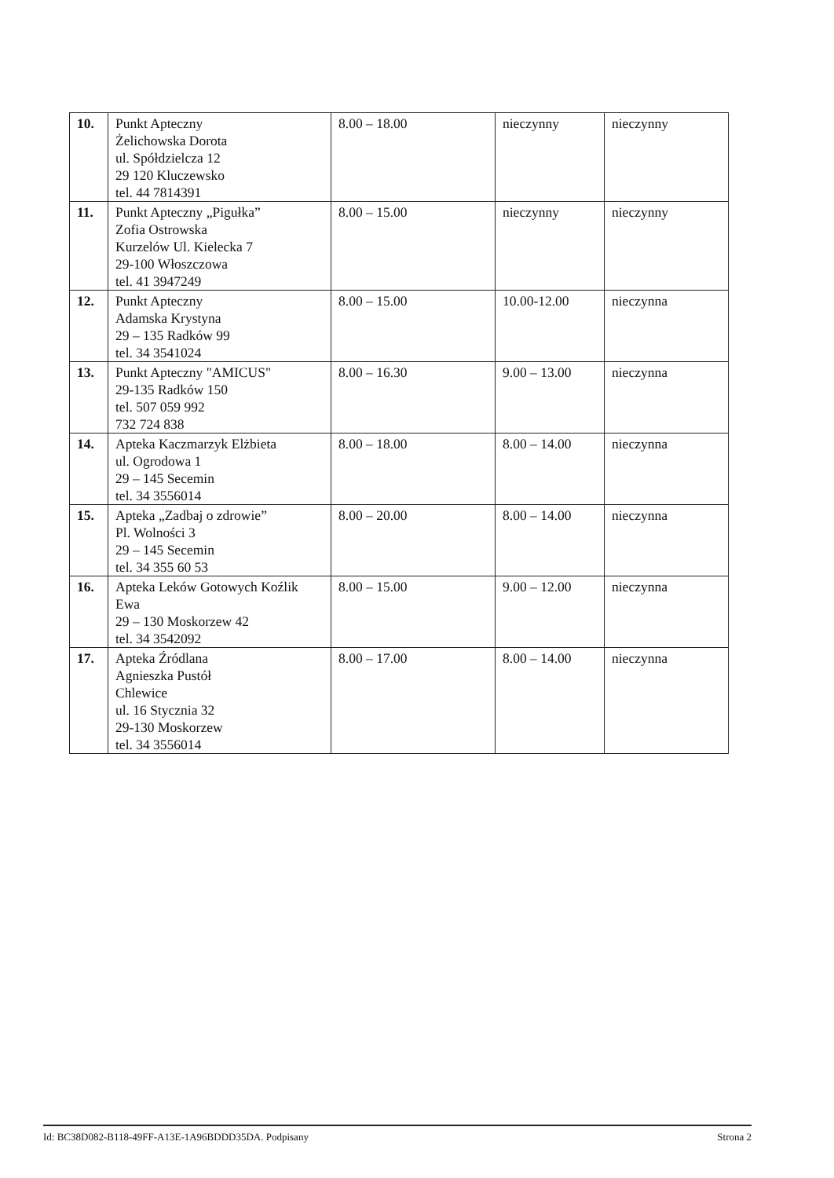| 10. | Punkt Apteczny Żelichowska Dorota ul. Spółdzielcza 12 29 120 Kluczewsko tel. 44 7814391 | 8.00 – 18.00 | nieczynny | nieczynny |
| 11. | Punkt Apteczny „Pigułka” Zofia Ostrowska Kurzelów Ul. Kielecka 7 29-100 Włoszczowa tel. 41 3947249 | 8.00 – 15.00 | nieczynny | nieczynny |
| 12. | Punkt Apteczny Adamska Krystyna 29 – 135 Radków 99 tel. 34 3541024 | 8.00 – 15.00 | 10.00-12.00 | nieczynna |
| 13. | Punkt Apteczny "AMICUS" 29-135 Radków 150 tel. 507 059 992 732 724 838 | 8.00 – 16.30 | 9.00 – 13.00 | nieczynna |
| 14. | Apteka Kaczmarzyk Elżbieta ul. Ogrodowa 1 29 – 145 Secemin tel. 34 3556014 | 8.00 – 18.00 | 8.00 – 14.00 | nieczynna |
| 15. | Apteka „Zadbaj o zdrowie” Pl. Wolności 3 29 – 145 Secemin tel. 34 355 60 53 | 8.00 – 20.00 | 8.00 – 14.00 | nieczynna |
| 16. | Apteka Leków Gotowych Koźlik Ewa 29 – 130 Moskorzew 42 tel. 34 3542092 | 8.00 – 15.00 | 9.00 – 12.00 | nieczynna |
| 17. | Apteka Źródlana Agnieszka Pustół Chlewice ul. 16 Stycznia 32 29-130 Moskorzew tel. 34 3556014 | 8.00 – 17.00 | 8.00 – 14.00 | nieczynna |
Id: BC38D082-B118-49FF-A13E-1A96BDDD35DA. Podpisany Strona 2